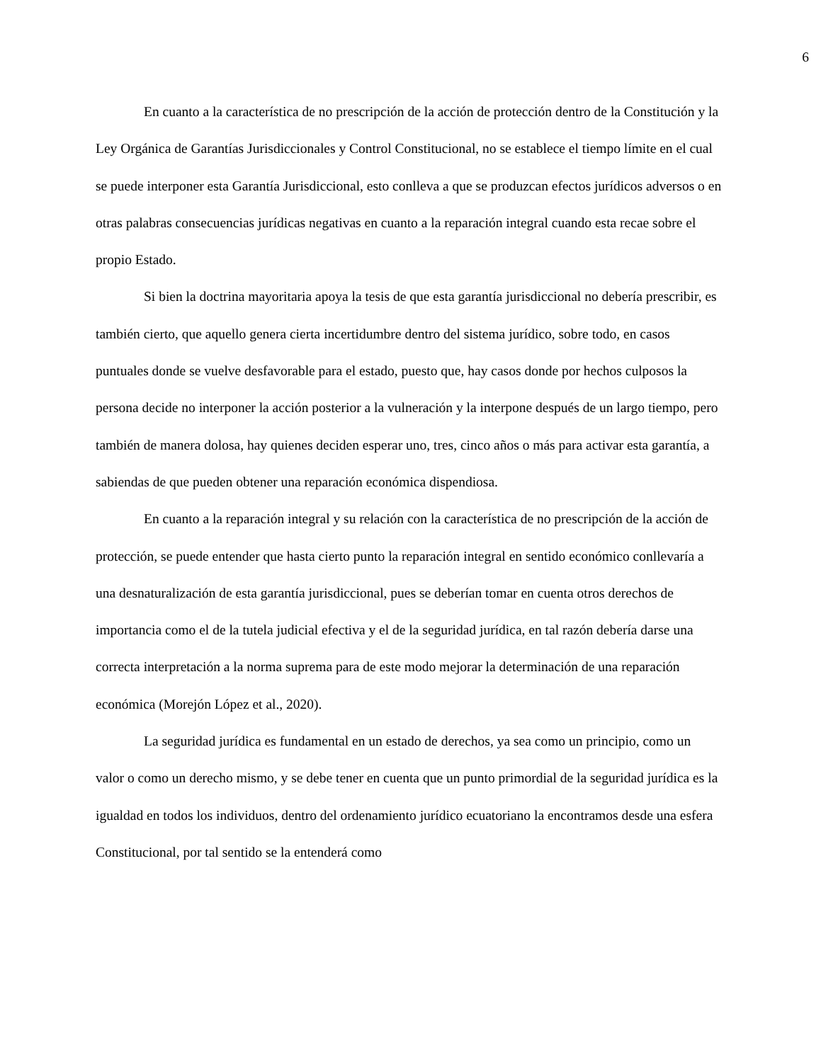6
En cuanto a la característica de no prescripción de la acción de protección dentro de la Constitución y la Ley Orgánica de Garantías Jurisdiccionales y Control Constitucional, no se establece el tiempo límite en el cual se puede interponer esta Garantía Jurisdiccional, esto conlleva a que se produzcan efectos jurídicos adversos o en otras palabras consecuencias jurídicas negativas en cuanto a la reparación integral cuando esta recae sobre el propio Estado.
Si bien la doctrina mayoritaria apoya la tesis de que esta garantía jurisdiccional no debería prescribir, es también cierto, que aquello genera cierta incertidumbre dentro del sistema jurídico, sobre todo, en casos puntuales donde se vuelve desfavorable para el estado, puesto que, hay casos donde por hechos culposos la persona decide no interponer la acción posterior a la vulneración y la interpone después de un largo tiempo, pero también de manera dolosa, hay quienes deciden esperar uno, tres, cinco años o más para activar esta garantía, a sabiendas de que pueden obtener una reparación económica dispendiosa.
En cuanto a la reparación integral y su relación con la característica de no prescripción de la acción de protección, se puede entender que hasta cierto punto la reparación integral en sentido económico conllevaría a una desnaturalización de esta garantía jurisdiccional, pues se deberían tomar en cuenta otros derechos de importancia como el de la tutela judicial efectiva y el de la seguridad jurídica, en tal razón debería darse una correcta interpretación a la norma suprema para de este modo mejorar la determinación de una reparación económica (Morejón López et al., 2020).
La seguridad jurídica es fundamental en un estado de derechos, ya sea como un principio, como un valor o como un derecho mismo, y se debe tener en cuenta que un punto primordial de la seguridad jurídica es la igualdad en todos los individuos, dentro del ordenamiento jurídico ecuatoriano la encontramos desde una esfera Constitucional, por tal sentido se la entenderá como